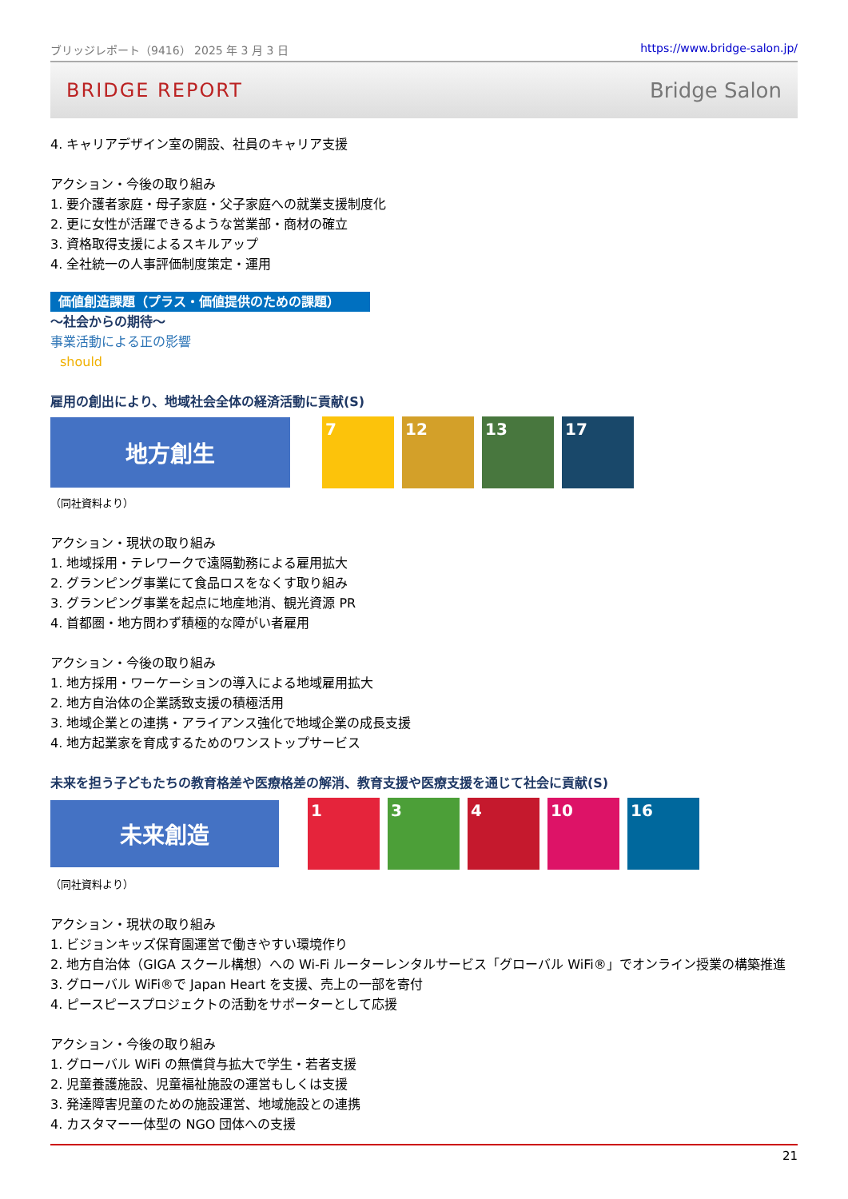ブリッジレポート（9416） 2025 年 3 月 3 日 https://www.bridge-salon.jp/
BRIDGE REPORT Bridge Salon
4. キャリアデザイン室の開設、社員のキャリア支援
アクション・今後の取り組み
1. 要介護者家庭・母子家庭・父子家庭への就業支援制度化
2. 更に女性が活躍できるような営業部・商材の確立
3. 資格取得支援によるスキルアップ
4. 全社統一の人事評価制度策定・運用
価値創造課題（プラス・価値提供のための課題）
～社会からの期待～
事業活動による正の影響
should
雇用の創出により、地域社会全体の経済活動に貢献(S)
地方創生
7 12 13 17
（同社資料より）
アクション・現状の取り組み
1. 地域採用・テレワークで遠隔勤務による雇用拡大
2. グランピング事業にて食品ロスをなくす取り組み
3. グランピング事業を起点に地産地消、観光資源 PR
4. 首都圏・地方問わず積極的な障がい者雇用
アクション・今後の取り組み
1. 地方採用・ワーケーションの導入による地域雇用拡大
2. 地方自治体の企業誘致支援の積極活用
3. 地域企業との連携・アライアンス強化で地域企業の成長支援
4. 地方起業家を育成するためのワンストップサービス
未来を担う子どもたちの教育格差や医療格差の解消、教育支援や医療支援を通じて社会に貢献(S)
未来創造
1 3 4 10 16
（同社資料より）
アクション・現状の取り組み
1. ビジョンキッズ保育園運営で働きやすい環境作り
2. 地方自治体（GIGA スクール構想）への Wi-Fi ルーターレンタルサービス「グローバル WiFi®」でオンライン授業の構築推進
3. グローバル WiFi®で Japan Heart を支援、売上の一部を寄付
4. ピースピースプロジェクトの活動をサポーターとして応援
アクション・今後の取り組み
1. グローバル WiFi の無償貸与拡大で学生・若者支援
2. 児童養護施設、児童福祉施設の運営もしくは支援
3. 発達障害児童のための施設運営、地域施設との連携
4. カスタマー一体型の NGO 団体への支援
21